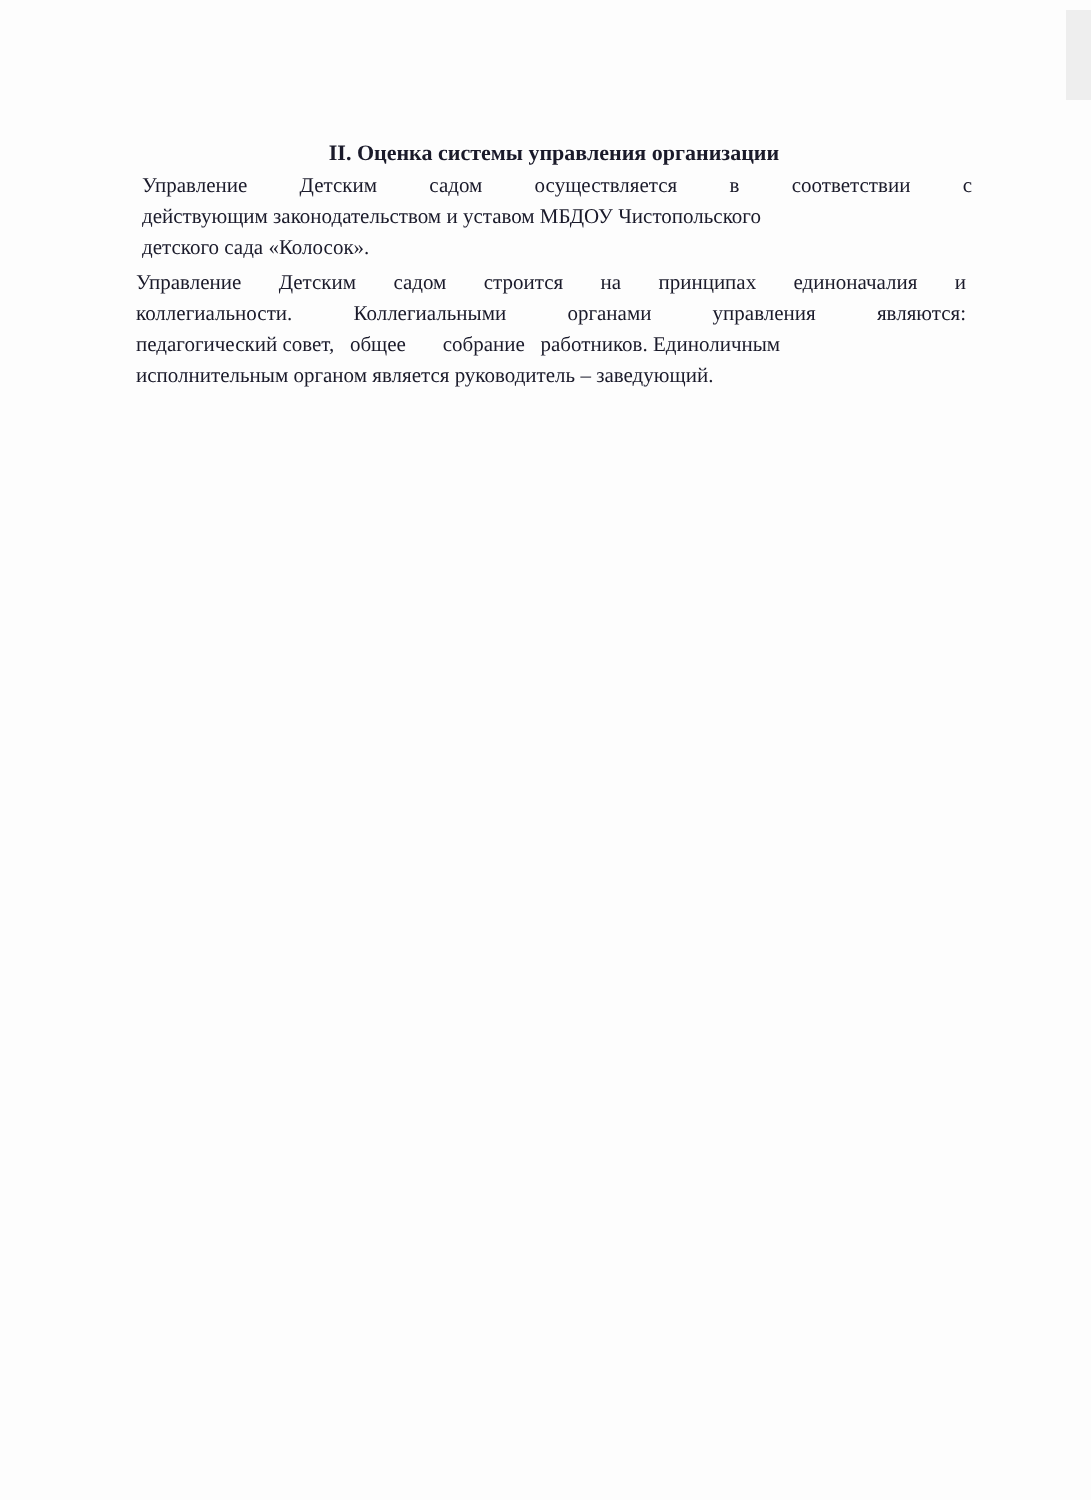II. Оценка системы управления организации
Управление Детским садом осуществляется в соответствии с
действующим законодательством и уставом МБДОУ Чистопольского
детского сада «Колосок».
Управление Детским садом строится на принципах единоначалия и
коллегиальности. Коллегиальными органами управления являются:
педагогический совет, общее собрание работников. Единоличным
исполнительным органом является руководитель – заведующий.